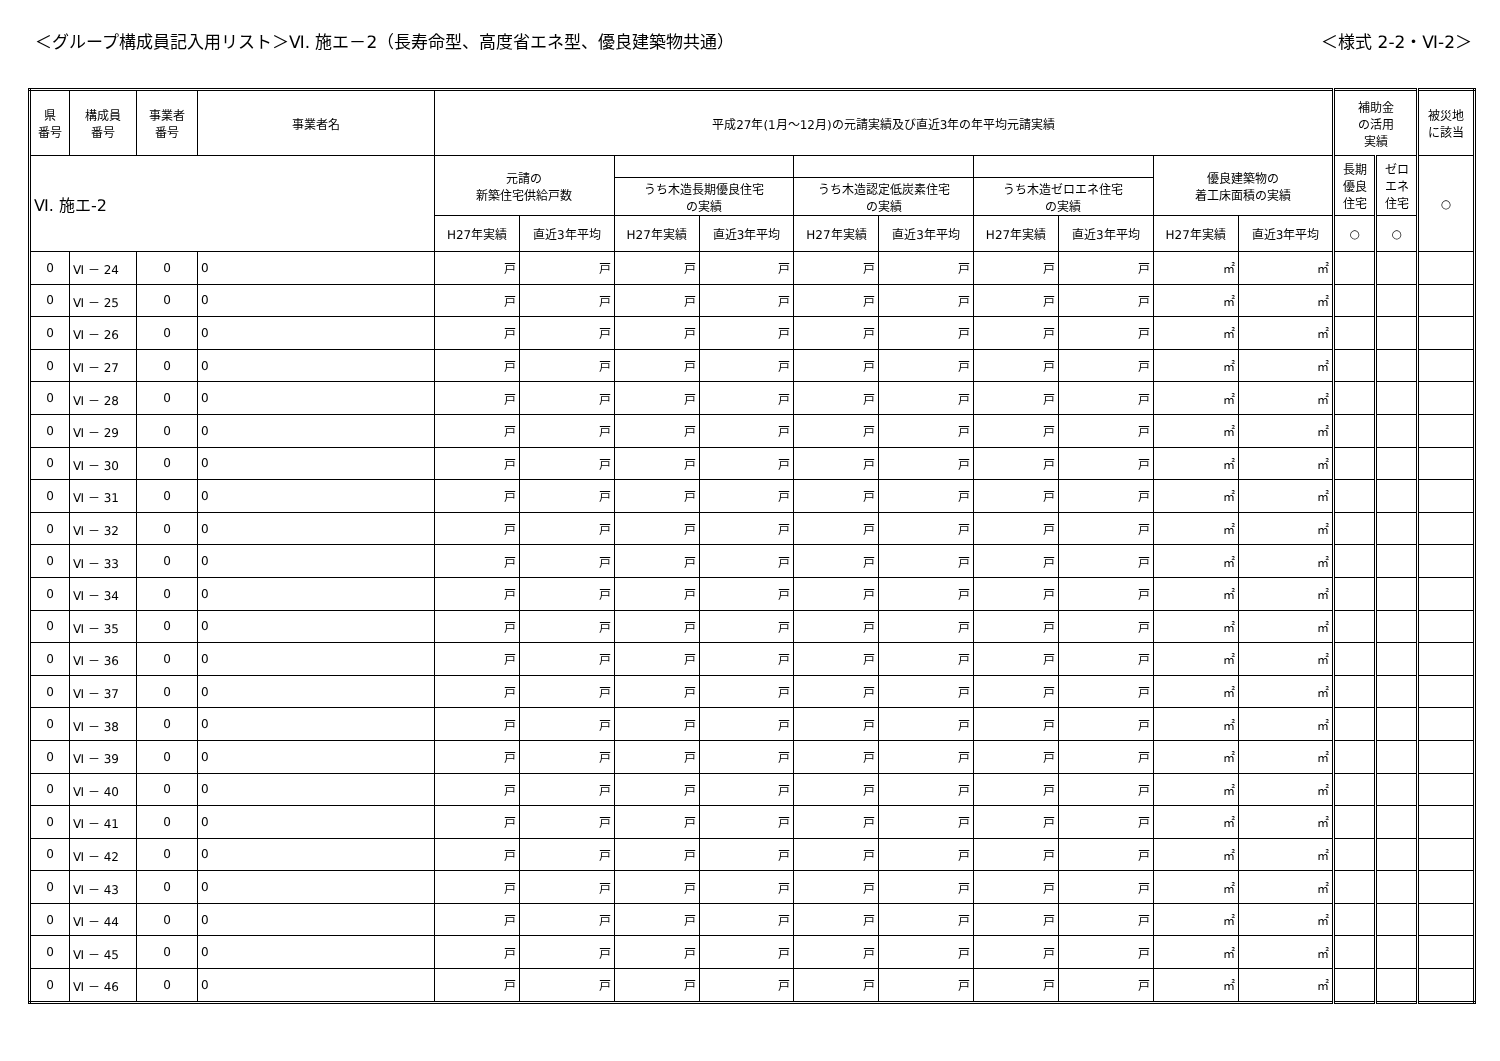＜グループ構成員記入用リスト＞Ⅵ. 施エ－2（長寿命型、高度省エネ型、優良建築物共通）
＜様式 2-2・Ⅵ-2＞
| 県 番号 | 構成員 番号 | 事業者 番号 | 事業者名 | 平成27年(1月～12月)の元請実績及び直近3年の年平均元請実績 | | | | | | | | | | 補助金 の活用 実績 | | 被災地 に該当 |
| --- | --- | --- | --- | --- | --- | --- | --- | --- | --- | --- | --- | --- | --- | --- | --- | --- |
| Ⅵ. 施エ-2 | | | | 元請の 新築住宅供給戸数 | | | | | | | | 優良建築物の 着工床面積の実績 | | 長期 優良 住宅 | ゼロ エネ 住宅 | ○ |
| | | | | | | うち木造長期優良住宅 の実績 | | うち木造認定低炭素住宅 の実績 | | うち木造ゼロエネ住宅 の実績 | | | | | | |
| | | | | H27年実績 | 直近3年平均 | H27年実績 | 直近3年平均 | H27年実績 | 直近3年平均 | H27年実績 | 直近3年平均 | H27年実績 | 直近3年平均 | ○ | ○ | |
| 0 | Ⅵ － 24 | 0 | 0 | 戸 | 戸 | 戸 | 戸 | 戸 | 戸 | 戸 | 戸 | ㎡ | ㎡ | | | |
| 0 | Ⅵ － 25 | 0 | 0 | 戸 | 戸 | 戸 | 戸 | 戸 | 戸 | 戸 | 戸 | ㎡ | ㎡ | | | |
| 0 | Ⅵ － 26 | 0 | 0 | 戸 | 戸 | 戸 | 戸 | 戸 | 戸 | 戸 | 戸 | ㎡ | ㎡ | | | |
| 0 | Ⅵ － 27 | 0 | 0 | 戸 | 戸 | 戸 | 戸 | 戸 | 戸 | 戸 | 戸 | ㎡ | ㎡ | | | |
| 0 | Ⅵ － 28 | 0 | 0 | 戸 | 戸 | 戸 | 戸 | 戸 | 戸 | 戸 | 戸 | ㎡ | ㎡ | | | |
| 0 | Ⅵ － 29 | 0 | 0 | 戸 | 戸 | 戸 | 戸 | 戸 | 戸 | 戸 | 戸 | ㎡ | ㎡ | | | |
| 0 | Ⅵ － 30 | 0 | 0 | 戸 | 戸 | 戸 | 戸 | 戸 | 戸 | 戸 | 戸 | ㎡ | ㎡ | | | |
| 0 | Ⅵ － 31 | 0 | 0 | 戸 | 戸 | 戸 | 戸 | 戸 | 戸 | 戸 | 戸 | ㎡ | ㎡ | | | |
| 0 | Ⅵ － 32 | 0 | 0 | 戸 | 戸 | 戸 | 戸 | 戸 | 戸 | 戸 | 戸 | ㎡ | ㎡ | | | |
| 0 | Ⅵ － 33 | 0 | 0 | 戸 | 戸 | 戸 | 戸 | 戸 | 戸 | 戸 | 戸 | ㎡ | ㎡ | | | |
| 0 | Ⅵ － 34 | 0 | 0 | 戸 | 戸 | 戸 | 戸 | 戸 | 戸 | 戸 | 戸 | ㎡ | ㎡ | | | |
| 0 | Ⅵ － 35 | 0 | 0 | 戸 | 戸 | 戸 | 戸 | 戸 | 戸 | 戸 | 戸 | ㎡ | ㎡ | | | |
| 0 | Ⅵ － 36 | 0 | 0 | 戸 | 戸 | 戸 | 戸 | 戸 | 戸 | 戸 | 戸 | ㎡ | ㎡ | | | |
| 0 | Ⅵ － 37 | 0 | 0 | 戸 | 戸 | 戸 | 戸 | 戸 | 戸 | 戸 | 戸 | ㎡ | ㎡ | | | |
| 0 | Ⅵ － 38 | 0 | 0 | 戸 | 戸 | 戸 | 戸 | 戸 | 戸 | 戸 | 戸 | ㎡ | ㎡ | | | |
| 0 | Ⅵ － 39 | 0 | 0 | 戸 | 戸 | 戸 | 戸 | 戸 | 戸 | 戸 | 戸 | ㎡ | ㎡ | | | |
| 0 | Ⅵ － 40 | 0 | 0 | 戸 | 戸 | 戸 | 戸 | 戸 | 戸 | 戸 | 戸 | ㎡ | ㎡ | | | |
| 0 | Ⅵ － 41 | 0 | 0 | 戸 | 戸 | 戸 | 戸 | 戸 | 戸 | 戸 | 戸 | ㎡ | ㎡ | | | |
| 0 | Ⅵ － 42 | 0 | 0 | 戸 | 戸 | 戸 | 戸 | 戸 | 戸 | 戸 | 戸 | ㎡ | ㎡ | | | |
| 0 | Ⅵ － 43 | 0 | 0 | 戸 | 戸 | 戸 | 戸 | 戸 | 戸 | 戸 | 戸 | ㎡ | ㎡ | | | |
| 0 | Ⅵ － 44 | 0 | 0 | 戸 | 戸 | 戸 | 戸 | 戸 | 戸 | 戸 | 戸 | ㎡ | ㎡ | | | |
| 0 | Ⅵ － 45 | 0 | 0 | 戸 | 戸 | 戸 | 戸 | 戸 | 戸 | 戸 | 戸 | ㎡ | ㎡ | | | |
| 0 | Ⅵ － 46 | 0 | 0 | 戸 | 戸 | 戸 | 戸 | 戸 | 戸 | 戸 | 戸 | ㎡ | ㎡ | | | |